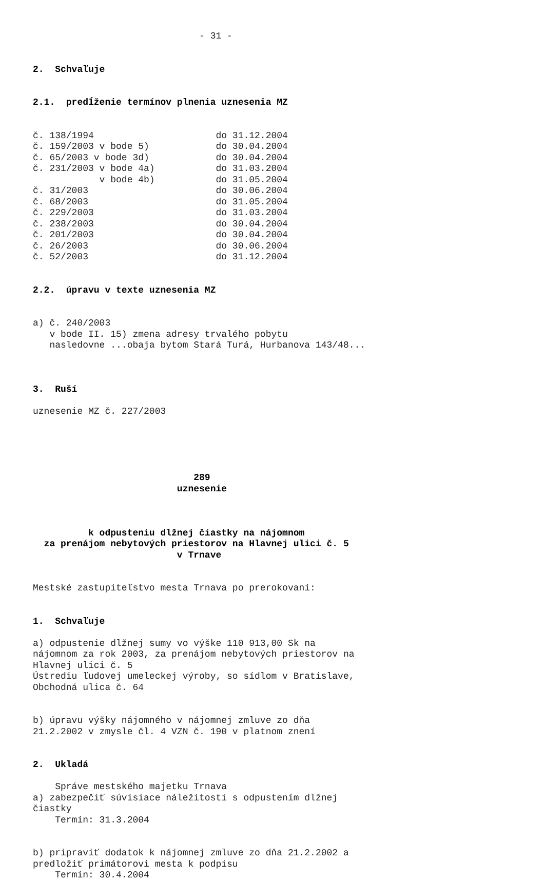- 31 -
2. Schvaľuje
2.1. predĺženie termínov plnenia uznesenia MZ
č. 138/1994 do 31.12.2004 č. 159/2003 v bode 5) do 30.04.2004 č. 65/2003 v bode 3d) do 30.04.2004 č. 231/2003 v bode 4a) do 31.03.2004 v bode 4b) do 31.05.2004 č. 31/2003 do 30.06.2004 č. 68/2003 do 31.05.2004 č. 229/2003 do 31.03.2004 č. 238/2003 do 30.04.2004 č. 201/2003 do 30.04.2004 č. 26/2003 do 30.06.2004 č. 52/2003 do 31.12.2004
2.2. úpravu v texte uznesenia MZ
a) č. 240/2003 v bode II. 15) zmena adresy trvalého pobytu nasledovne ...obaja bytom Stará Turá, Hurbanova 143/48...
3. Ruší
uznesenie MZ č. 227/2003
289 uznesenie
k odpusteniu dlžnej čiastky na nájomnom za prenájom nebytových priestorov na Hlavnej ulici č. 5 v Trnave
Mestské zastupiteľstvo mesta Trnava po prerokovaní:
1. Schvaľuje
a) odpustenie dlžnej sumy vo výške 110 913,00 Sk na nájomnom za rok 2003, za prenájom nebytových priestorov na Hlavnej ulici č. 5 Ústrediu ľudovej umeleckej výroby, so sídlom v Bratislave, Obchodná ulica č. 64
b) úpravu výšky nájomného v nájomnej zmluve zo dňa 21.2.2002 v zmysle čl. 4 VZN č. 190 v platnom znení
2. Ukladá
Správe mestského majetku Trnava a) zabezpečiť súvisiace náležitosti s odpustením dlžnej čiastky Termín: 31.3.2004
b) pripraviť dodatok k nájomnej zmluve zo dňa 21.2.2002 a predložiť primátorovi mesta k podpisu Termín: 30.4.2004